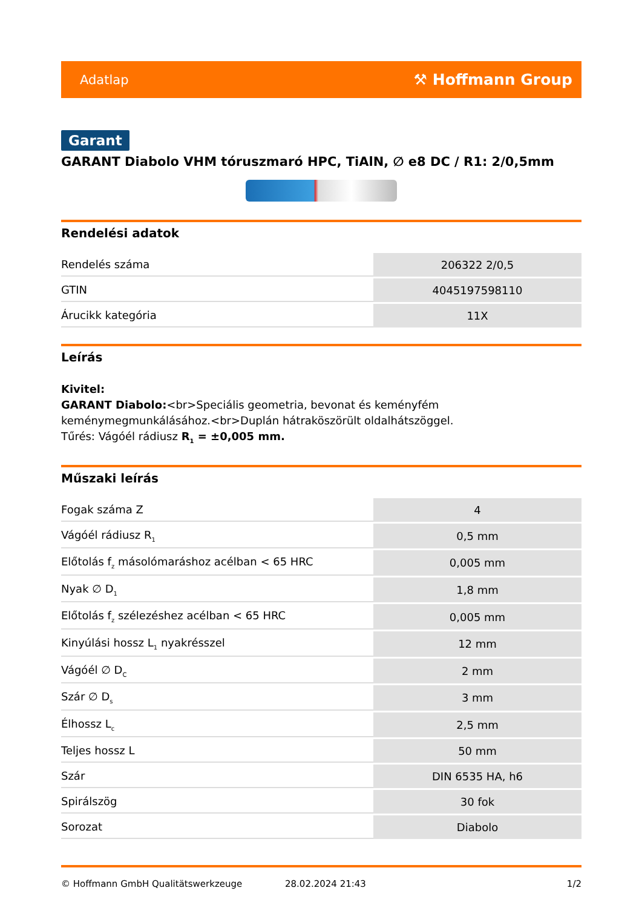Adatlap ⚒ Hoffmann Group
Garant
GARANT Diabolo VHM tóruszmaró HPC, TiAlN, ∅ e8 DC / R1: 2/0,5mm
Rendelési adatok
| Rendelés száma | 206322 2/0,5 |
| GTIN | 4045197598110 |
| Árucikk kategória | 11X |
Leírás
Kivitel:
GARANT Diabolo:<br>Speciális geometria, bevonat és keményfém keménymegmunkálásához.<br>Duplán hátraköszörült oldalhátszöggel.
Tűrés: Vágóél rádiusz R<sub>1</sub> = ±0,005 mm.
Műszaki leírás
| Fogak száma Z | 4 |
| Vágóél rádiusz R<sub>1</sub> | 0,5 mm |
| Előtolás f<sub>z</sub> másolómaráshoz acélban < 65 HRC | 0,005 mm |
| Nyak ∅ D<sub>1</sub> | 1,8 mm |
| Előtolás f<sub>z</sub> szélezéshez acélban < 65 HRC | 0,005 mm |
| Kinyúlási hossz L<sub>1</sub> nyakrésszel | 12 mm |
| Vágóél ∅ D<sub>C</sub> | 2 mm |
| Szár ∅ D<sub>s</sub> | 3 mm |
| Élhossz L<sub>c</sub> | 2,5 mm |
| Teljes hossz L | 50 mm |
| Szár | DIN 6535 HA, h6 |
| Spirálszög | 30 fok |
| Sorozat | Diabolo |
© Hoffmann GmbH Qualitätswerkzeuge 28.02.2024 21:43 1/2